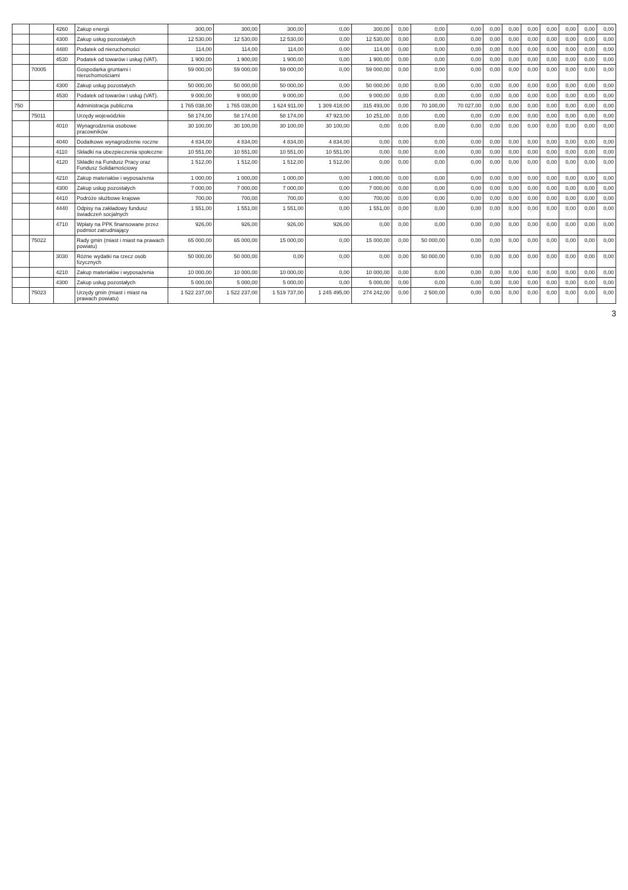| | | 4260 | Zakup energii | 300,00 | 300,00 | 300,00 | 0,00 | 300,00 | 0,00 | 0,00 | 0,00 | 0,00 | 0,00 | 0,00 | 0,00 | 0,00 | 0,00 | 0,00 |
| | | 4300 | Zakup usług pozostałych | 12 530,00 | 12 530,00 | 12 530,00 | 0,00 | 12 530,00 | 0,00 | 0,00 | 0,00 | 0,00 | 0,00 | 0,00 | 0,00 | 0,00 | 0,00 | 0,00 |
| | | 4480 | Podatek od nieruchomości | 114,00 | 114,00 | 114,00 | 0,00 | 114,00 | 0,00 | 0,00 | 0,00 | 0,00 | 0,00 | 0,00 | 0,00 | 0,00 | 0,00 | 0,00 |
| | | 4530 | Podatek od towarów i usług (VAT). | 1 900,00 | 1 900,00 | 1 900,00 | 0,00 | 1 900,00 | 0,00 | 0,00 | 0,00 | 0,00 | 0,00 | 0,00 | 0,00 | 0,00 | 0,00 | 0,00 |
| | 70005 | | Gospodarka gruntami i nieruchomościami | 59 000,00 | 59 000,00 | 59 000,00 | 0,00 | 59 000,00 | 0,00 | 0,00 | 0,00 | 0,00 | 0,00 | 0,00 | 0,00 | 0,00 | 0,00 | 0,00 |
| | | 4300 | Zakup usług pozostałych | 50 000,00 | 50 000,00 | 50 000,00 | 0,00 | 50 000,00 | 0,00 | 0,00 | 0,00 | 0,00 | 0,00 | 0,00 | 0,00 | 0,00 | 0,00 | 0,00 |
| | | 4530 | Podatek od towarów i usług (VAT). | 9 000,00 | 9 000,00 | 9 000,00 | 0,00 | 9 000,00 | 0,00 | 0,00 | 0,00 | 0,00 | 0,00 | 0,00 | 0,00 | 0,00 | 0,00 | 0,00 |
| 750 | | | Administracja publiczna | 1 765 038,00 | 1 765 038,00 | 1 624 911,00 | 1 309 418,00 | 315 493,00 | 0,00 | 70 100,00 | 70 027,00 | 0,00 | 0,00 | 0,00 | 0,00 | 0,00 | 0,00 | 0,00 |
| | 75011 | | Urzędy wojewódzkie | 58 174,00 | 58 174,00 | 58 174,00 | 47 923,00 | 10 251,00 | 0,00 | 0,00 | 0,00 | 0,00 | 0,00 | 0,00 | 0,00 | 0,00 | 0,00 | 0,00 |
| | | 4010 | Wynagrodzenia osobowe pracowników | 30 100,00 | 30 100,00 | 30 100,00 | 30 100,00 | 0,00 | 0,00 | 0,00 | 0,00 | 0,00 | 0,00 | 0,00 | 0,00 | 0,00 | 0,00 | 0,00 |
| | | 4040 | Dodatkowe wynagrodzenie roczne | 4 834,00 | 4 834,00 | 4 834,00 | 4 834,00 | 0,00 | 0,00 | 0,00 | 0,00 | 0,00 | 0,00 | 0,00 | 0,00 | 0,00 | 0,00 | 0,00 |
| | | 4110 | Składki na ubezpieczenia społeczne | 10 551,00 | 10 551,00 | 10 551,00 | 10 551,00 | 0,00 | 0,00 | 0,00 | 0,00 | 0,00 | 0,00 | 0,00 | 0,00 | 0,00 | 0,00 | 0,00 |
| | | 4120 | Składki na Fundusz Pracy oraz Fundusz Solidarnościowy | 1 512,00 | 1 512,00 | 1 512,00 | 1 512,00 | 0,00 | 0,00 | 0,00 | 0,00 | 0,00 | 0,00 | 0,00 | 0,00 | 0,00 | 0,00 | 0,00 |
| | | 4210 | Zakup materiałów i wyposażenia | 1 000,00 | 1 000,00 | 1 000,00 | 0,00 | 1 000,00 | 0,00 | 0,00 | 0,00 | 0,00 | 0,00 | 0,00 | 0,00 | 0,00 | 0,00 | 0,00 |
| | | 4300 | Zakup usług pozostałych | 7 000,00 | 7 000,00 | 7 000,00 | 0,00 | 7 000,00 | 0,00 | 0,00 | 0,00 | 0,00 | 0,00 | 0,00 | 0,00 | 0,00 | 0,00 | 0,00 |
| | | 4410 | Podróże służbowe krajowe | 700,00 | 700,00 | 700,00 | 0,00 | 700,00 | 0,00 | 0,00 | 0,00 | 0,00 | 0,00 | 0,00 | 0,00 | 0,00 | 0,00 | 0,00 |
| | | 4440 | Odpisy na zakładowy fundusz świadczeń socjalnych | 1 551,00 | 1 551,00 | 1 551,00 | 0,00 | 1 551,00 | 0,00 | 0,00 | 0,00 | 0,00 | 0,00 | 0,00 | 0,00 | 0,00 | 0,00 | 0,00 |
| | | 4710 | Wpłaty na PPK finansowane przez podmiot zatrudniający | 926,00 | 926,00 | 926,00 | 926,00 | 0,00 | 0,00 | 0,00 | 0,00 | 0,00 | 0,00 | 0,00 | 0,00 | 0,00 | 0,00 | 0,00 |
| | 75022 | | Rady gmin (miast i miast na prawach powiatu) | 65 000,00 | 65 000,00 | 15 000,00 | 0,00 | 15 000,00 | 0,00 | 50 000,00 | 0,00 | 0,00 | 0,00 | 0,00 | 0,00 | 0,00 | 0,00 | 0,00 |
| | | 3030 | Różne wydatki na rzecz osób fizycznych | 50 000,00 | 50 000,00 | 0,00 | 0,00 | 0,00 | 0,00 | 50 000,00 | 0,00 | 0,00 | 0,00 | 0,00 | 0,00 | 0,00 | 0,00 | 0,00 |
| | | 4210 | Zakup materiałów i wyposażenia | 10 000,00 | 10 000,00 | 10 000,00 | 0,00 | 10 000,00 | 0,00 | 0,00 | 0,00 | 0,00 | 0,00 | 0,00 | 0,00 | 0,00 | 0,00 | 0,00 |
| | | 4300 | Zakup usług pozostałych | 5 000,00 | 5 000,00 | 5 000,00 | 0,00 | 5 000,00 | 0,00 | 0,00 | 0,00 | 0,00 | 0,00 | 0,00 | 0,00 | 0,00 | 0,00 | 0,00 |
| | 75023 | | Urzędy gmin (miast i miast na prawach powiatu) | 1 522 237,00 | 1 522 237,00 | 1 519 737,00 | 1 245 495,00 | 274 242,00 | 0,00 | 2 500,00 | 0,00 | 0,00 | 0,00 | 0,00 | 0,00 | 0,00 | 0,00 | 0,00 |
3